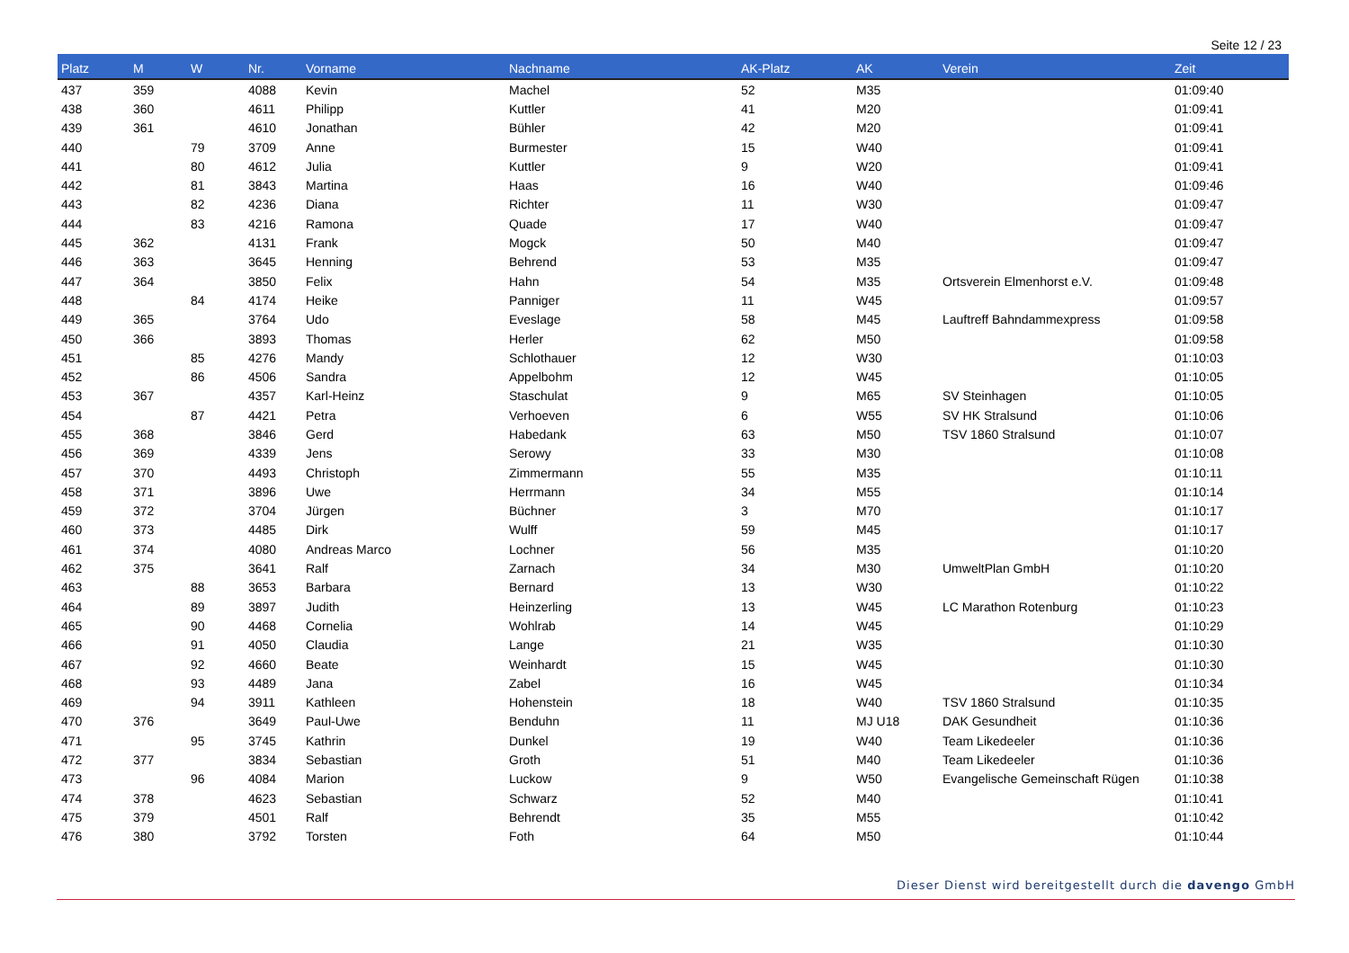Seite 12 / 23
| Platz | M | W | Nr. | Vorname | Nachname | AK-Platz | AK | Verein | Zeit |
| --- | --- | --- | --- | --- | --- | --- | --- | --- | --- |
| 437 | 359 | | 4088 | Kevin | Machel | 52 | M35 | | 01:09:40 |
| 438 | 360 | | 4611 | Philipp | Kuttler | 41 | M20 | | 01:09:41 |
| 439 | 361 | | 4610 | Jonathan | Bühler | 42 | M20 | | 01:09:41 |
| 440 | | 79 | 3709 | Anne | Burmester | 15 | W40 | | 01:09:41 |
| 441 | | 80 | 4612 | Julia | Kuttler | 9 | W20 | | 01:09:41 |
| 442 | | 81 | 3843 | Martina | Haas | 16 | W40 | | 01:09:46 |
| 443 | | 82 | 4236 | Diana | Richter | 11 | W30 | | 01:09:47 |
| 444 | | 83 | 4216 | Ramona | Quade | 17 | W40 | | 01:09:47 |
| 445 | 362 | | 4131 | Frank | Mogck | 50 | M40 | | 01:09:47 |
| 446 | 363 | | 3645 | Henning | Behrend | 53 | M35 | | 01:09:47 |
| 447 | 364 | | 3850 | Felix | Hahn | 54 | M35 | Ortsverein Elmenhorst e.V. | 01:09:48 |
| 448 | | 84 | 4174 | Heike | Panniger | 11 | W45 | | 01:09:57 |
| 449 | 365 | | 3764 | Udo | Eveslage | 58 | M45 | Lauftreff Bahndammexpress | 01:09:58 |
| 450 | 366 | | 3893 | Thomas | Herler | 62 | M50 | | 01:09:58 |
| 451 | | 85 | 4276 | Mandy | Schlothauer | 12 | W30 | | 01:10:03 |
| 452 | | 86 | 4506 | Sandra | Appelbohm | 12 | W45 | | 01:10:05 |
| 453 | 367 | | 4357 | Karl-Heinz | Staschulat | 9 | M65 | SV Steinhagen | 01:10:05 |
| 454 | | 87 | 4421 | Petra | Verhoeven | 6 | W55 | SV HK Stralsund | 01:10:06 |
| 455 | 368 | | 3846 | Gerd | Habedank | 63 | M50 | TSV 1860 Stralsund | 01:10:07 |
| 456 | 369 | | 4339 | Jens | Serowy | 33 | M30 | | 01:10:08 |
| 457 | 370 | | 4493 | Christoph | Zimmermann | 55 | M35 | | 01:10:11 |
| 458 | 371 | | 3896 | Uwe | Herrmann | 34 | M55 | | 01:10:14 |
| 459 | 372 | | 3704 | Jürgen | Büchner | 3 | M70 | | 01:10:17 |
| 460 | 373 | | 4485 | Dirk | Wulff | 59 | M45 | | 01:10:17 |
| 461 | 374 | | 4080 | Andreas Marco | Lochner | 56 | M35 | | 01:10:20 |
| 462 | 375 | | 3641 | Ralf | Zarnach | 34 | M30 | UmweltPlan GmbH | 01:10:20 |
| 463 | | 88 | 3653 | Barbara | Bernard | 13 | W30 | | 01:10:22 |
| 464 | | 89 | 3897 | Judith | Heinzerling | 13 | W45 | LC Marathon Rotenburg | 01:10:23 |
| 465 | | 90 | 4468 | Cornelia | Wohlrab | 14 | W45 | | 01:10:29 |
| 466 | | 91 | 4050 | Claudia | Lange | 21 | W35 | | 01:10:30 |
| 467 | | 92 | 4660 | Beate | Weinhardt | 15 | W45 | | 01:10:30 |
| 468 | | 93 | 4489 | Jana | Zabel | 16 | W45 | | 01:10:34 |
| 469 | | 94 | 3911 | Kathleen | Hohenstein | 18 | W40 | TSV 1860 Stralsund | 01:10:35 |
| 470 | 376 | | 3649 | Paul-Uwe | Benduhn | 11 | MJ U18 | DAK Gesundheit | 01:10:36 |
| 471 | | 95 | 3745 | Kathrin | Dunkel | 19 | W40 | Team Likedeeler | 01:10:36 |
| 472 | 377 | | 3834 | Sebastian | Groth | 51 | M40 | Team Likedeeler | 01:10:36 |
| 473 | | 96 | 4084 | Marion | Luckow | 9 | W50 | Evangelische Gemeinschaft Rügen | 01:10:38 |
| 474 | 378 | | 4623 | Sebastian | Schwarz | 52 | M40 | | 01:10:41 |
| 475 | 379 | | 4501 | Ralf | Behrendt | 35 | M55 | | 01:10:42 |
| 476 | 380 | | 3792 | Torsten | Foth | 64 | M50 | | 01:10:44 |
Dieser Dienst wird bereitgestellt durch die davengo GmbH